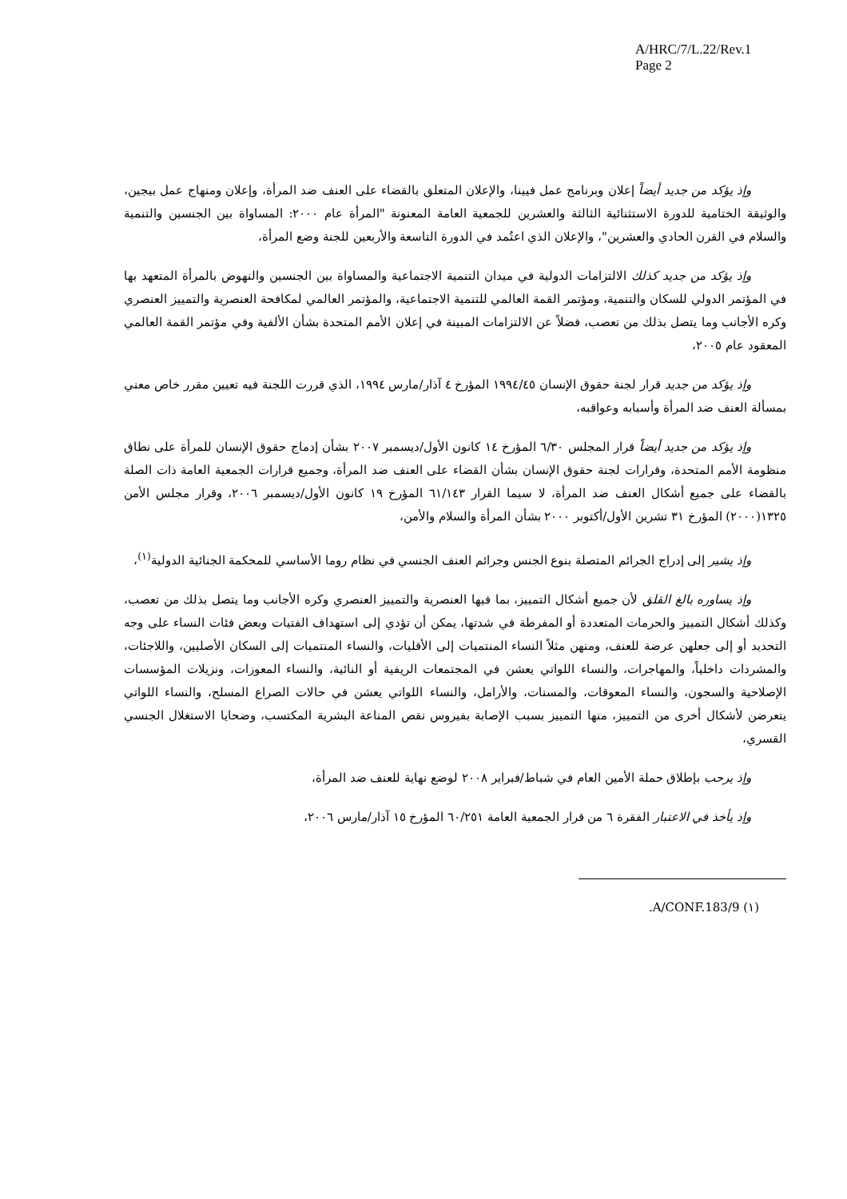A/HRC/7/L.22/Rev.1
Page 2
وإذ يؤكد من جديد أيضاً إعلان وبرنامج عمل فيينا، والإعلان المتعلق بالقضاء على العنف ضد المرأة، وإعلان ومنهاج عمل بيجين، والوثيقة الختامية للدورة الاستثنائية الثالثة والعشرين للجمعية العامة المعنونة "المرأة عام ٢٠٠٠: المساواة بين الجنسين والتنمية والسلام في القرن الحادي والعشرين"، والإعلان الذي اعتُمد في الدورة التاسعة والأربعين للجنة وضع المرأة،
وإذ يؤكد من جديد كذلك الالتزامات الدولية في ميدان التنمية الاجتماعية والمساواة بين الجنسين والنهوض بالمرأة المتعهد بها في المؤتمر الدولي للسكان والتنمية، ومؤتمر القمة العالمي للتنمية الاجتماعية، والمؤتمر العالمي لمكافحة العنصرية والتمييز العنصري وكره الأجانب وما يتصل بذلك من تعصب، فضلاً عن الالتزامات المبينة في إعلان الأمم المتحدة بشأن الألفية وفي مؤتمر القمة العالمي المعقود عام ٢٠٠٥،
وإذ يؤكد من جديد قرار لجنة حقوق الإنسان ١٩٩٤/٤٥ المؤرخ ٤ آذار/مارس ١٩٩٤، الذي قررت اللجنة فيه تعيين مقرر خاص معني بمسألة العنف ضد المرأة وأسبابه وعواقبه،
وإذ يؤكد من جديد أيضاً قرار المجلس ٦/٣٠ المؤرخ ١٤ كانون الأول/ديسمبر ٢٠٠٧ بشأن إدماج حقوق الإنسان للمرأة على نطاق منظومة الأمم المتحدة، وقرارات لجنة حقوق الإنسان بشأن القضاء على العنف ضد المرأة، وجميع قرارات الجمعية العامة ذات الصلة بالقضاء على جميع أشكال العنف ضد المرأة، لا سيما القرار ٦١/١٤٣ المؤرخ ١٩ كانون الأول/ديسمبر ٢٠٠٦، وقرار مجلس الأمن ١٣٢٥(٢٠٠٠) المؤرخ ٣١ تشرين الأول/أكتوبر ٢٠٠٠ بشأن المرأة والسلام والأمن،
وإذ يشير إلى إدراج الجرائم المتصلة بنوع الجنس وجرائم العنف الجنسي في نظام روما الأساسي للمحكمة الجنائية الدولية<sup>(١)</sup>،
وإذ يساوره بالغ القلق لأن جميع أشكال التمييز، بما فيها العنصرية والتمييز العنصري وكره الأجانب وما يتصل بذلك من تعصب، وكذلك أشكال التمييز والحرمات المتعددة أو المفرطة في شدتها، يمكن أن تؤدي إلى استهداف الفتيات وبعض فئات النساء على وجه التحديد أو إلى جعلهن عرضة للعنف، ومنهن مثلاً النساء المنتميات إلى الأقليات، والنساء المنتميات إلى السكان الأصليين، واللاجئات، والمشردات داخلياً، والمهاجرات، والنساء اللواتي يعشن في المجتمعات الريفية أو النائية، والنساء المعوزات، ونزيلات المؤسسات الإصلاحية والسجون، والنساء المعوقات، والمسنات، والأرامل، والنساء اللواتي يعشن في حالات الصراع المسلح، والنساء اللواتي يتعرضن لأشكال أخرى من التمييز، منها التمييز بسبب الإصابة بفيروس نقص المناعة البشرية المكتسب، وضحايا الاستغلال الجنسي القسري،
وإذ يرحب بإطلاق حملة الأمين العام في شباط/فبراير ٢٠٠٨ لوضع نهاية للعنف ضد المرأة،
وإذ يأخذ في الاعتبار الفقرة ٦ من قرار الجمعية العامة ٦٠/٢٥١ المؤرخ ١٥ آذار/مارس ٢٠٠٦،
(١) A/CONF.183/9.